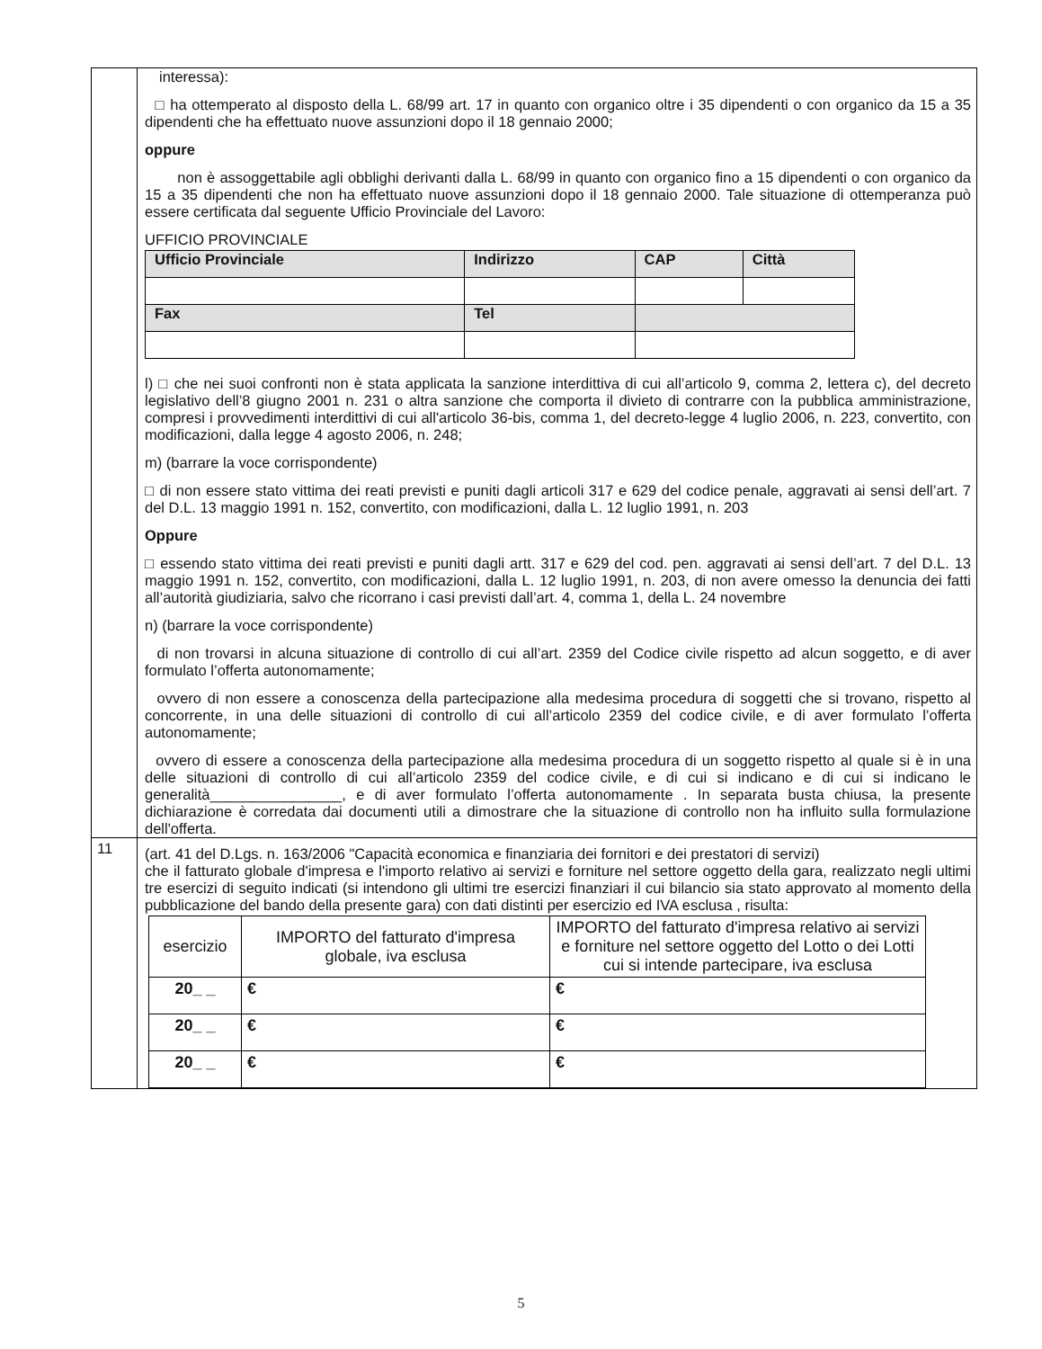| | interessa): □ ha ottemperato al disposto della L. 68/99 art. 17 in quanto con organico oltre i 35 dipendenti o con organico da 15 a 35 dipendenti che ha effettuato nuove assunzioni dopo il 18 gennaio 2000; oppure non è assoggettabile agli obblighi derivanti dalla L. 68/99 in quanto con organico fino a 15 dipendenti o con organico da 15 a 35 dipendenti che non ha effettuato nuove assunzioni dopo il 18 gennaio 2000. Tale situazione di ottemperanza può essere certificata dal seguente Ufficio Provinciale del Lavoro: UFFICIO PROVINCIALE / Ufficio Provinciale / Indirizzo / CAP / Città / / Fax / Tel / / / l) □ che nei suoi confronti non è stata applicata la sanzione interdittiva di cui all’articolo 9, comma 2, lettera c), del decreto legislativo dell’8 giugno 2001 n. 231 o altra sanzione che comporta il divieto di contrarre con la pubblica amministrazione, compresi i provvedimenti interdittivi di cui all'articolo 36-bis, comma 1, del decreto-legge 4 luglio 2006, n. 223, convertito, con modificazioni, dalla legge 4 agosto 2006, n. 248; m) (barrare la voce corrispondente) □ di non essere stato vittima dei reati previsti e puniti dagli articoli 317 e 629 del codice penale, aggravati ai sensi dell’art. 7 del D.L. 13 maggio 1991 n. 152, convertito, con modificazioni, dalla L. 12 luglio 1991, n. 203 Oppure □ essendo stato vittima dei reati previsti e puniti dagli artt. 317 e 629 del cod. pen. aggravati ai sensi dell’art. 7 del D.L. 13 maggio 1991 n. 152, convertito, con modificazioni, dalla L. 12 luglio 1991, n. 203, di non avere omesso la denuncia dei fatti all’autorità giudiziaria, salvo che ricorrano i casi previsti dall’art. 4, comma 1, della L. 24 novembre n) (barrare la voce corrispondente) di non trovarsi in alcuna situazione di controllo di cui all’art. 2359 del Codice civile rispetto ad alcun soggetto, e di aver formulato l’offerta autonomamente; ovvero di non essere a conoscenza della partecipazione alla medesima procedura di soggetti che si trovano, rispetto al concorrente, in una delle situazioni di controllo di cui all’articolo 2359 del codice civile, e di aver formulato l’offerta autonomamente; ovvero di essere a conoscenza della partecipazione alla medesima procedura di un soggetto rispetto al quale si è in una delle situazioni di controllo di cui all’articolo 2359 del codice civile, e di cui si indicano e di cui si indicano le generalità________________, e di aver formulato l’offerta autonomamente . In separata busta chiusa, la presente dichiarazione è corredata dai documenti utili a dimostrare che la situazione di controllo non ha influito sulla formulazione dell'offerta. |
| 11 | (art. 41 del D.Lgs. n. 163/2006 "Capacità economica e finanziaria dei fornitori e dei prestatori di servizi) che il fatturato globale d'impresa e l'importo relativo ai servizi e forniture nel settore oggetto della gara, realizzato negli ultimi tre esercizi di seguito indicati (si intendono gli ultimi tre esercizi finanziari il cui bilancio sia stato approvato al momento della pubblicazione del bando della presente gara) con dati distinti per esercizio ed IVA esclusa , risulta: / esercizio / IMPORTO del fatturato d'impresa globale, iva esclusa / IMPORTO del fatturato d'impresa relativo ai servizi e forniture nel settore oggetto del Lotto o dei Lotti cui si intende partecipare, iva esclusa / / --- / --- / --- / / 20_ _ / € / € / / 20_ _ / € / € / / 20_ _ / € / € / |
5